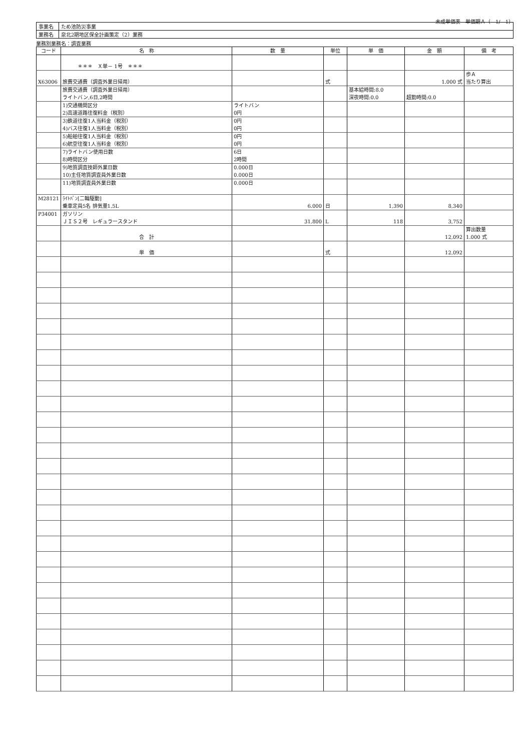未成単価表　単価期Ａ（　1/　1）
| 事業名 | ため池防災事業 |
| 業務名 | 泉北2期地区保全計画策定（2）業務 |
業務別業務名：調査業務
| コード | 名 称 | 数 量 | 単位 | 単 価 | 金 額 | 備 考 |
| --- | --- | --- | --- | --- | --- | --- |
| | ＊＊＊ Ｘ単－ 1号 ＊＊＊ | | | | | |
| X63006 | 旅費交通費（調査外業日帰用） | | 式 | | 1.000 式 | 歩Ａ 当たり算出 |
| | 旅費交通費（調査外業日帰用） ライトバン,6日,2時間 | | | 基本給時間:8.0 深夜時間:0.0 | 超勤時間:0.0 | |
| | 1)交通機関区分 2)高速道路往復料金（税別） | ライトバン 0円 | | | | |
| | 3)鉄道往復1人当料金（税別） 4)バス往復1人当料金（税別） | 0円 0円 | | | | |
| | 5)船舶往復1人当料金（税別） 6)航空往復1人当料金（税別） | 0円 0円 | | | | |
| | 7)ライトバン使用日数 8)時間区分 | 6日 2時間 | | | | |
| | 9)地質調査技師外業日数 10)主任地質調査員外業日数 | 0.000日 0.000日 | | | | |
| | 11)地質調査員外業日数 | 0.000日 | | | | |
| M28121 | ﾗｲﾄﾊﾞﾝ[二輪駆動] 乗車定員5名 排気量1.5L | 6.000 | 日 | 1,390 | 8,340 | |
| P34001 | ガソリン ＪＩＳ２号 レギュラースタンド | 31.800 | L | 118 | 3,752 | |
| | 合 計 | | | | 12,092 | 算出数量 1.000 式 |
| | 単 価 | | 式 | | 12,092 | |